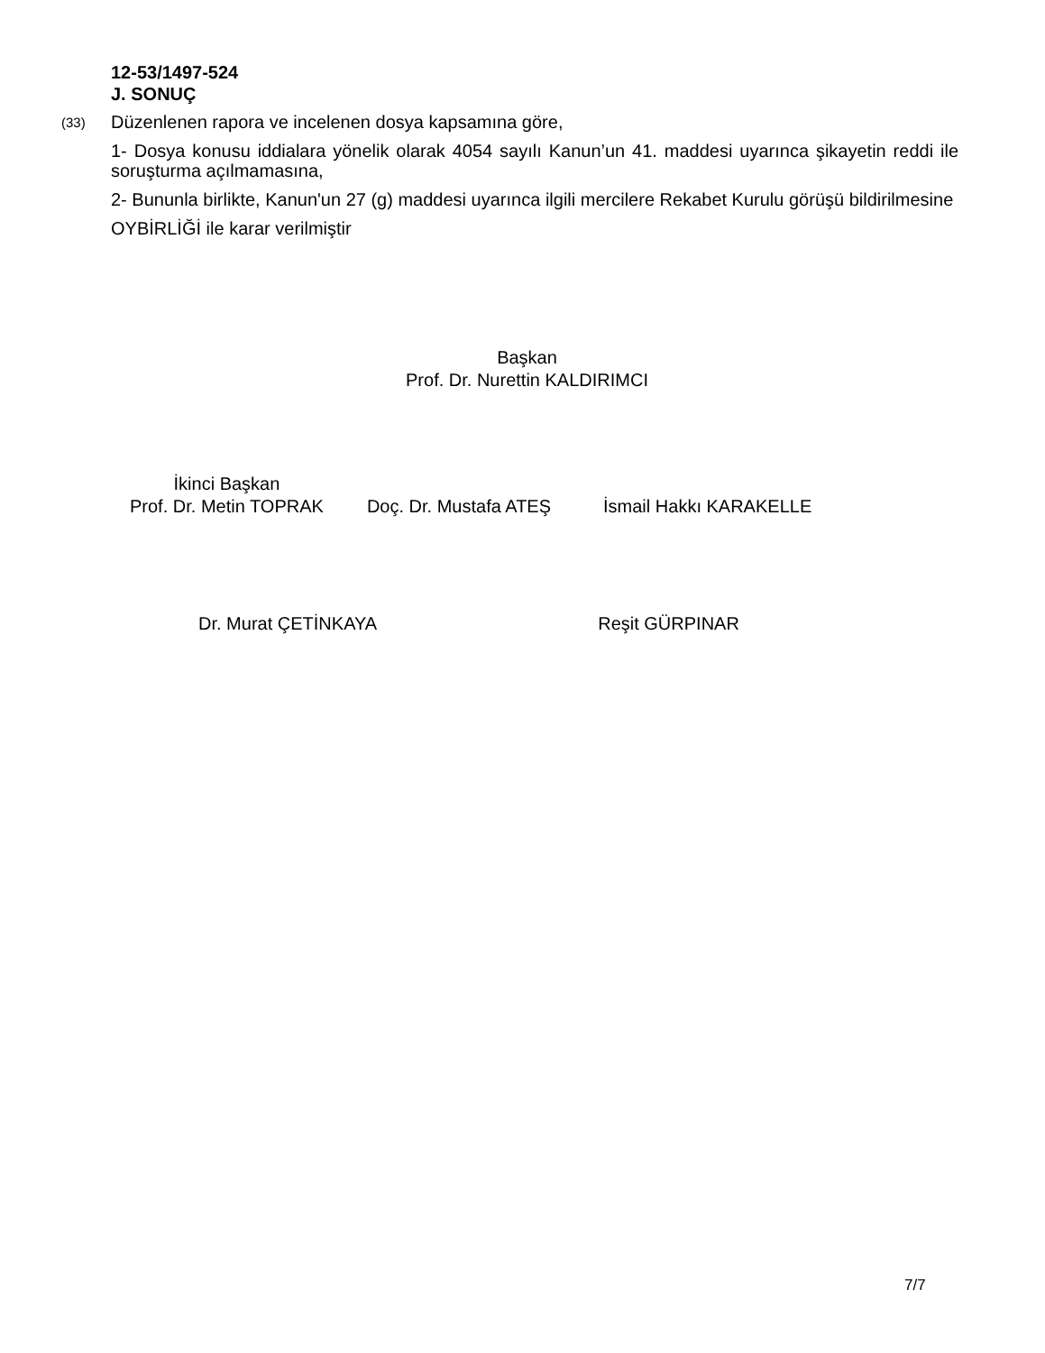12-53/1497-524
J. SONUÇ
(33)
Düzenlenen rapora ve incelenen dosya kapsamına göre,
1- Dosya konusu iddialara yönelik olarak 4054 sayılı Kanun’un 41. maddesi uyarınca şikayetin reddi ile soruşturma açılmamasına,
2- Bununla birlikte, Kanun'un 27 (g) maddesi uyarınca ilgili mercilere Rekabet Kurulu görüşü bildirilmesine
OYBİRLİĞİ ile karar verilmiştir
Başkan
Prof. Dr. Nurettin KALDIRIMCI
İkinci Başkan
Prof. Dr. Metin TOPRAK
Doç. Dr. Mustafa ATEŞ İsmail Hakkı KARAKELLE
Dr. Murat ÇETİNKAYA Reşit GÜRPINAR
7/7